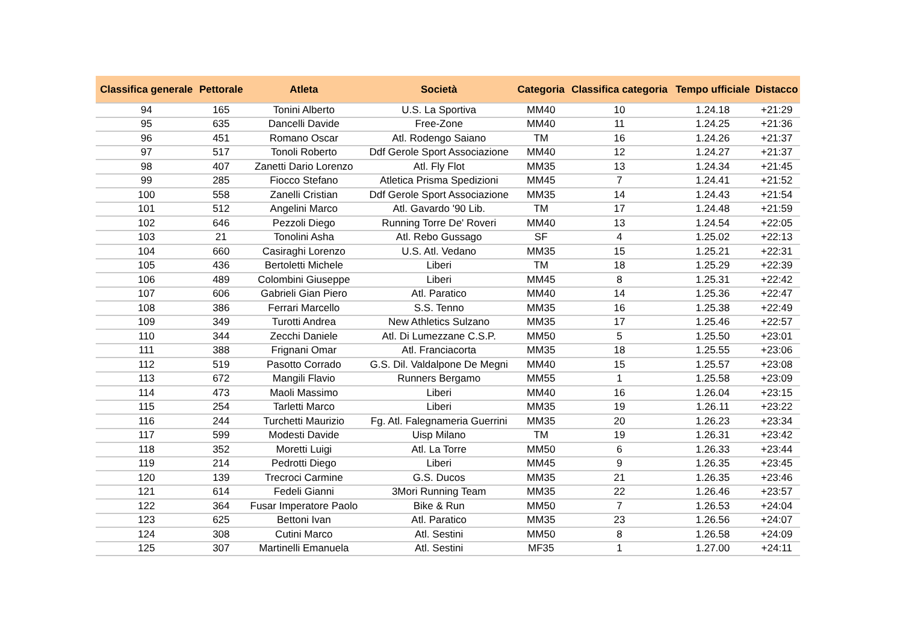| Classifica generale | Pettorale | Atleta | Società | Categoria | Classifica categoria | Tempo ufficiale | Distacco |
| --- | --- | --- | --- | --- | --- | --- | --- |
| 94 | 165 | Tonini Alberto | U.S. La Sportiva | MM40 | 10 | 1.24.18 | +21:29 |
| 95 | 635 | Dancelli Davide | Free-Zone | MM40 | 11 | 1.24.25 | +21:36 |
| 96 | 451 | Romano Oscar | Atl. Rodengo Saiano | TM | 16 | 1.24.26 | +21:37 |
| 97 | 517 | Tonoli Roberto | Ddf Gerole Sport Associazione | MM40 | 12 | 1.24.27 | +21:37 |
| 98 | 407 | Zanetti Dario Lorenzo | Atl. Fly Flot | MM35 | 13 | 1.24.34 | +21:45 |
| 99 | 285 | Fiocco Stefano | Atletica Prisma Spedizioni | MM45 | 7 | 1.24.41 | +21:52 |
| 100 | 558 | Zanelli Cristian | Ddf Gerole Sport Associazione | MM35 | 14 | 1.24.43 | +21:54 |
| 101 | 512 | Angelini Marco | Atl. Gavardo '90 Lib. | TM | 17 | 1.24.48 | +21:59 |
| 102 | 646 | Pezzoli Diego | Running Torre De' Roveri | MM40 | 13 | 1.24.54 | +22:05 |
| 103 | 21 | Tonolini Asha | Atl. Rebo Gussago | SF | 4 | 1.25.02 | +22:13 |
| 104 | 660 | Casiraghi Lorenzo | U.S. Atl. Vedano | MM35 | 15 | 1.25.21 | +22:31 |
| 105 | 436 | Bertoletti Michele | Liberi | TM | 18 | 1.25.29 | +22:39 |
| 106 | 489 | Colombini Giuseppe | Liberi | MM45 | 8 | 1.25.31 | +22:42 |
| 107 | 606 | Gabrieli Gian Piero | Atl. Paratico | MM40 | 14 | 1.25.36 | +22:47 |
| 108 | 386 | Ferrari Marcello | S.S. Tenno | MM35 | 16 | 1.25.38 | +22:49 |
| 109 | 349 | Turotti Andrea | New Athletics Sulzano | MM35 | 17 | 1.25.46 | +22:57 |
| 110 | 344 | Zecchi Daniele | Atl. Di Lumezzane C.S.P. | MM50 | 5 | 1.25.50 | +23:01 |
| 111 | 388 | Frignani Omar | Atl. Franciacorta | MM35 | 18 | 1.25.55 | +23:06 |
| 112 | 519 | Pasotto Corrado | G.S. Dil. Valdalpone De Megni | MM40 | 15 | 1.25.57 | +23:08 |
| 113 | 672 | Mangili Flavio | Runners Bergamo | MM55 | 1 | 1.25.58 | +23:09 |
| 114 | 473 | Maoli Massimo | Liberi | MM40 | 16 | 1.26.04 | +23:15 |
| 115 | 254 | Tarletti Marco | Liberi | MM35 | 19 | 1.26.11 | +23:22 |
| 116 | 244 | Turchetti Maurizio | Fg. Atl. Falegnameria Guerrini | MM35 | 20 | 1.26.23 | +23:34 |
| 117 | 599 | Modesti Davide | Uisp Milano | TM | 19 | 1.26.31 | +23:42 |
| 118 | 352 | Moretti Luigi | Atl. La Torre | MM50 | 6 | 1.26.33 | +23:44 |
| 119 | 214 | Pedrotti Diego | Liberi | MM45 | 9 | 1.26.35 | +23:45 |
| 120 | 139 | Trecroci Carmine | G.S. Ducos | MM35 | 21 | 1.26.35 | +23:46 |
| 121 | 614 | Fedeli Gianni | 3Mori Running Team | MM35 | 22 | 1.26.46 | +23:57 |
| 122 | 364 | Fusar Imperatore Paolo | Bike & Run | MM50 | 7 | 1.26.53 | +24:04 |
| 123 | 625 | Bettoni Ivan | Atl. Paratico | MM35 | 23 | 1.26.56 | +24:07 |
| 124 | 308 | Cutini Marco | Atl. Sestini | MM50 | 8 | 1.26.58 | +24:09 |
| 125 | 307 | Martinelli Emanuela | Atl. Sestini | MF35 | 1 | 1.27.00 | +24:11 |